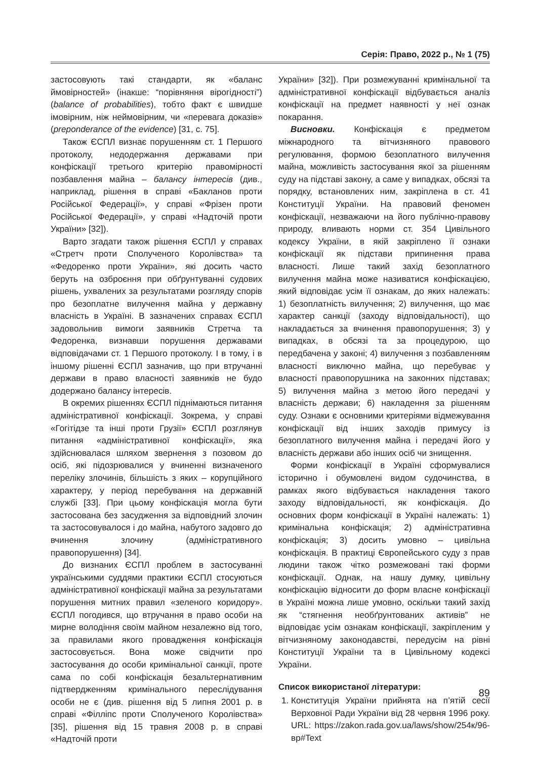Серія: Право, 2022 р., № 1 (75)
застосовують такі стандарти, як «баланс ймовірностей» (інакше: “порівняння вірогідності”) (balance of probabilities), тобто факт є швидше імовірним, ніж неймовірним, чи «перевага доказів» (preponderance of the evidence) [31, с. 75].
Також ЄСПЛ визнає порушенням ст. 1 Першого протоколу, недодержання державами при конфіскації третього критерію правомірності позбавлення майна – балансу інтересів (див., наприклад, рішення в справі «Бакланов проти Російської Федерації», у справі «Фрізен проти Російської Федерації», у справі «Надточій проти України» [32]).
Варто згадати також рішення ЄСПЛ у справах «Стретч проти Сполученого Королівства» та «Федоренко проти України», які досить часто беруть на озброєння при обґрунтуванні судових рішень, ухвалених за результатами розгляду спорів про безоплатне вилучення майна у державну власність в Україні. В зазначених справах ЄСПЛ задовольнив вимоги заявників Стретча та Федоренка, визнавши порушення державами відповідачами ст. 1 Першого протоколу. І в тому, і в іншому рішенні ЄСПЛ зазначив, що при втручанні держави в право власності заявників не будо додержано балансу інтересів.
В окремих рішеннях ЄСПЛ піднімаються питання адміністративної конфіскації. Зокрема, у справі «Гогітідзе та інші проти Грузії» ЄСПЛ розглянув питання «адміністративної конфіскації», яка здійснювалася шляхом звернення з позовом до осіб, які підозрювалися у вчиненні визначеного переліку злочинів, більшість з яких – корупційного характеру, у період перебування на державній службі [33]. При цьому конфіскація могла бути застосована без засудження за відповідний злочин та застосовувалося і до майна, набутого задовго до вчинення злочину (адміністративного правопорушення) [34].
До визнаних ЄСПЛ проблем в застосуванні українськими суддями практики ЄСПЛ стосуються адміністративної конфіскації майна за результатами порушення митних правил «зеленого коридору». ЄСПЛ погодився, що втручання в право особи на мирне володіння своїм майном незалежно від того, за правилами якого провадження конфіскація застосовується. Вона може свідчити про застосування до особи кримінальної санкції, проте сама по собі конфіскація безальтернативним підтвердженням кримінального переслідування особи не є (див. рішення від 5 липня 2001 р. в справі «Філліпс проти Сполученого Королівства» [35], рішення від 15 травня 2008 р. в справі «Надточій проти
України» [32]). При розмежуванні кримінальної та адміністративної конфіскації відбувається аналіз конфіскації на предмет наявності у неї ознак покарання.
Висновки. Конфіскація є предметом міжнародного та вітчизняного правового регулювання, формою безоплатного вилучення майна, можливість застосування якої за рішенням суду на підставі закону, а саме у випадках, обсязі та порядку, встановлених ним, закріплена в ст. 41 Конституції України. На правовий феномен конфіскації, незважаючи на його публічно-правову природу, вливають норми ст. 354 Цивільного кодексу України, в якій закріплено її ознаки конфіскації як підстави припинення права власності. Лише такий захід безоплатного вилучення майна може називатися конфіскацією, який відповідає усім її ознакам, до яких належать: 1) безоплатність вилучення; 2) вилучення, що має характер санкції (заходу відповідальності), що накладається за вчинення правопорушення; 3) у випадках, в обсязі та за процедурою, що передбачена у законі; 4) вилучення з позбавленням власності виключно майна, що перебуває у власності правопорушника на законних підставах; 5) вилучення майна з метою його передачі у власність держави; 6) накладення за рішенням суду. Ознаки є основними критеріями відмежування конфіскації від інших заходів примусу із безоплатного вилучення майна і передачі його у власність держави або інших осіб чи знищення.
Форми конфіскації в Україні сформувалися історично і обумовлені видом судочинства, в рамках якого відбувається накладення такого заходу відповідальності, як конфіскація. До основних форм конфіскації в Україні належать: 1) кримінальна конфіскація; 2) адміністративна конфіскація; 3) досить умовно – цивільна конфіскація. В практиці Європейського суду з прав людини також чітко розмежовані такі форми конфіскації. Однак, на нашу думку, цивільну конфіскацію відносити до форм власне конфіскації в Україні можна лише умовно, оскільки такий захід як “стягнення необґрунтованих активів” не відповідає усім ознакам конфіскації, закріпленим у вітчизняному законодавстві, передусім на рівні Конституції України та в Цивільному кодексі України.
Список використаної літератури:
1. Конституція України прийнята на п’ятій сесії Верховної Ради України від 28 червня 1996 року. URL: https://zakon.rada.gov.ua/laws/show/254к/96-вр#Text
89